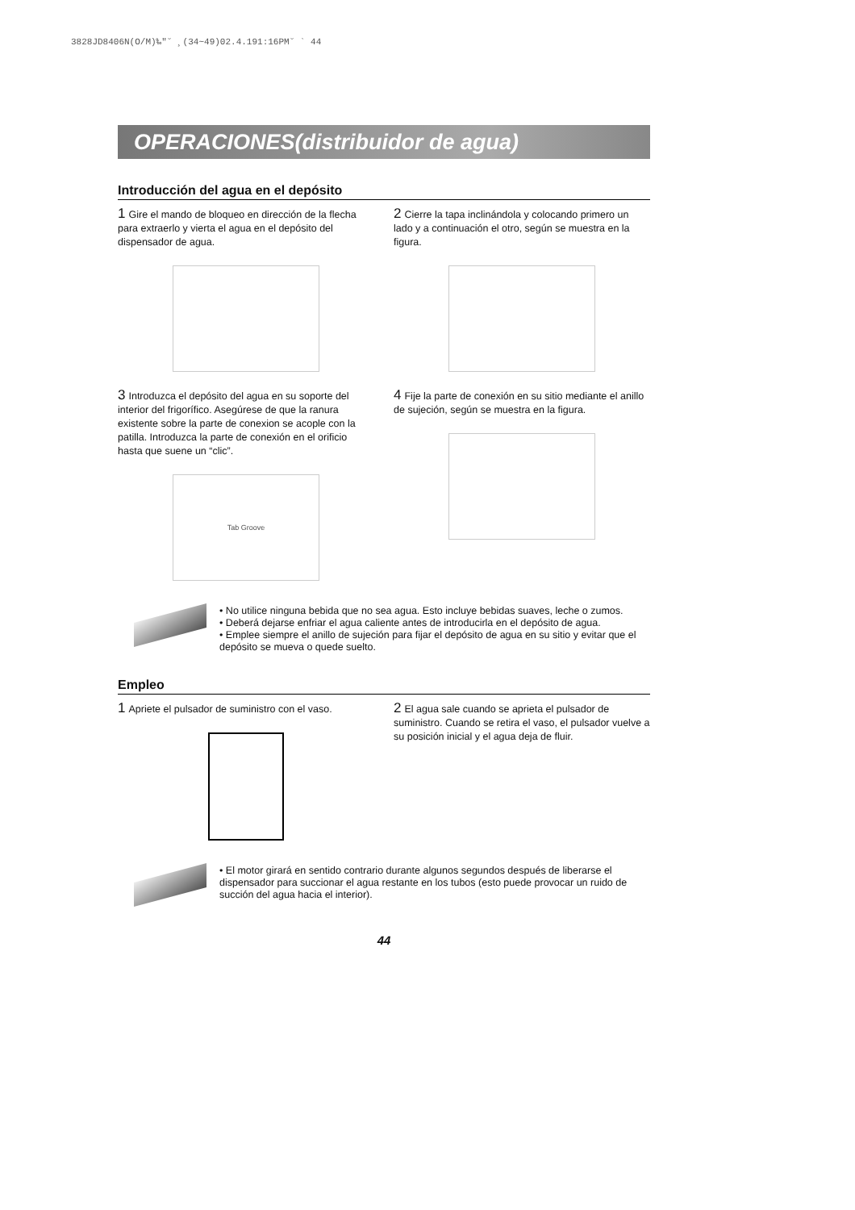3828JD8406N(O/M)‰"˘ ¸(34~49)02.4.191:16PM˘ ` 44
OPERACIONES(distribuidor de agua)
Introducción del agua en el depósito
1 Gire el mando de bloqueo en dirección de la flecha para extraerlo y vierta el agua en el depósito del dispensador de agua.
2 Cierre la tapa inclinándola y colocando primero un lado y a continuación el otro, según se muestra en la figura.
3 Introduzca el depósito del agua en su soporte del interior del frigorífico. Asegúrese de que la ranura existente sobre la parte de conexion se acople con la patilla. Introduzca la parte de conexión en el orificio hasta que suene un “clic”.
Tab Groove
4 Fije la parte de conexión en su sitio mediante el anillo de sujeción, según se muestra en la figura.
• No utilice ninguna bebida que no sea agua. Esto incluye bebidas suaves, leche o zumos.
• Deberá dejarse enfriar el agua caliente antes de introducirla en el depósito de agua.
• Emplee siempre el anillo de sujeción para fijar el depósito de agua en su sitio y evitar que el depósito se mueva o quede suelto.
Empleo
1 Apriete el pulsador de suministro con el vaso.
2 El agua sale cuando se aprieta el pulsador de suministro. Cuando se retira el vaso, el pulsador vuelve a su posición inicial y el agua deja de fluir.
• El motor girará en sentido contrario durante algunos segundos después de liberarse el dispensador para succionar el agua restante en los tubos (esto puede provocar un ruido de succión del agua hacia el interior).
44